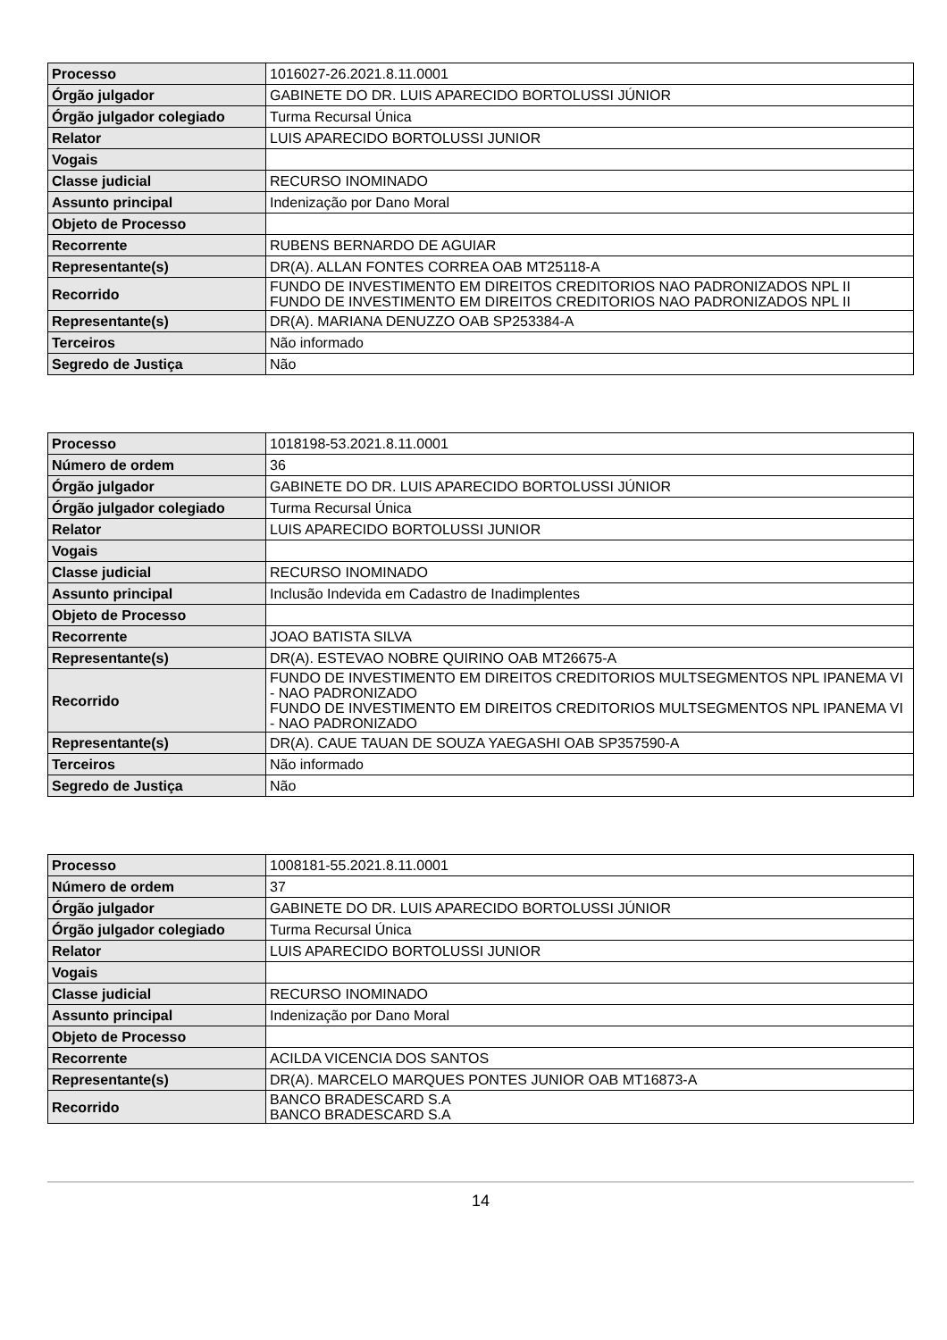| Processo | 1016027-26.2021.8.11.0001 |
| Órgão julgador | GABINETE DO DR. LUIS APARECIDO BORTOLUSSI JÚNIOR |
| Órgão julgador colegiado | Turma Recursal Única |
| Relator | LUIS APARECIDO BORTOLUSSI JUNIOR |
| Vogais | |
| Classe judicial | RECURSO INOMINADO |
| Assunto principal | Indenização por Dano Moral |
| Objeto de Processo | |
| Recorrente | RUBENS BERNARDO DE AGUIAR |
| Representante(s) | DR(A). ALLAN FONTES CORREA OAB MT25118-A |
| Recorrido | FUNDO DE INVESTIMENTO EM DIREITOS CREDITORIOS NAO PADRONIZADOS NPL II FUNDO DE INVESTIMENTO EM DIREITOS CREDITORIOS NAO PADRONIZADOS NPL II |
| Representante(s) | DR(A). MARIANA DENUZZO OAB SP253384-A |
| Terceiros | Não informado |
| Segredo de Justiça | Não |
| Processo | 1018198-53.2021.8.11.0001 |
| Número de ordem | 36 |
| Órgão julgador | GABINETE DO DR. LUIS APARECIDO BORTOLUSSI JÚNIOR |
| Órgão julgador colegiado | Turma Recursal Única |
| Relator | LUIS APARECIDO BORTOLUSSI JUNIOR |
| Vogais | |
| Classe judicial | RECURSO INOMINADO |
| Assunto principal | Inclusão Indevida em Cadastro de Inadimplentes |
| Objeto de Processo | |
| Recorrente | JOAO BATISTA SILVA |
| Representante(s) | DR(A). ESTEVAO NOBRE QUIRINO OAB MT26675-A |
| Recorrido | FUNDO DE INVESTIMENTO EM DIREITOS CREDITORIOS MULTSEGMENTOS NPL IPANEMA VI - NAO PADRONIZADO FUNDO DE INVESTIMENTO EM DIREITOS CREDITORIOS MULTSEGMENTOS NPL IPANEMA VI - NAO PADRONIZADO |
| Representante(s) | DR(A). CAUE TAUAN DE SOUZA YAEGASHI OAB SP357590-A |
| Terceiros | Não informado |
| Segredo de Justiça | Não |
| Processo | 1008181-55.2021.8.11.0001 |
| Número de ordem | 37 |
| Órgão julgador | GABINETE DO DR. LUIS APARECIDO BORTOLUSSI JÚNIOR |
| Órgão julgador colegiado | Turma Recursal Única |
| Relator | LUIS APARECIDO BORTOLUSSI JUNIOR |
| Vogais | |
| Classe judicial | RECURSO INOMINADO |
| Assunto principal | Indenização por Dano Moral |
| Objeto de Processo | |
| Recorrente | ACILDA VICENCIA DOS SANTOS |
| Representante(s) | DR(A). MARCELO MARQUES PONTES JUNIOR OAB MT16873-A |
| Recorrido | BANCO BRADESCARD S.A BANCO BRADESCARD S.A |
14